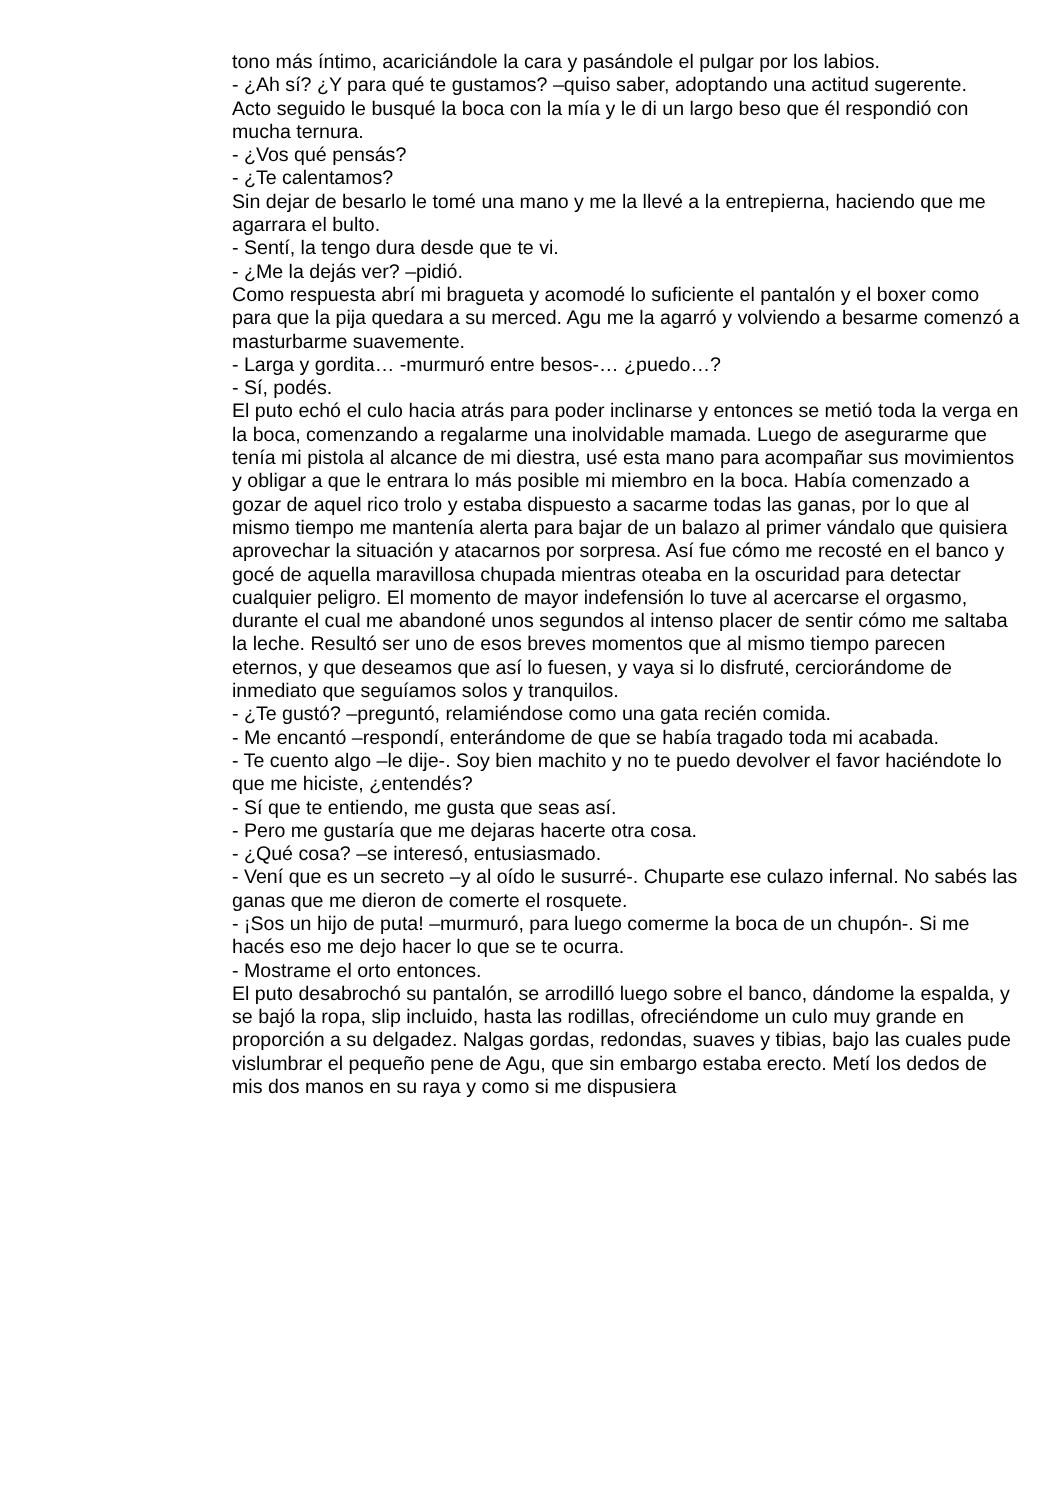tono más íntimo, acariciándole la cara y pasándole el pulgar por los labios.
- ¿Ah sí? ¿Y para qué te gustamos? –quiso saber, adoptando una actitud sugerente.
Acto seguido le busqué la boca con la mía y le di un largo beso que él respondió con mucha ternura.
- ¿Vos qué pensás?
- ¿Te calentamos?
Sin dejar de besarlo le tomé una mano y me la llevé a la entrepierna, haciendo que me agarrara el bulto.
- Sentí, la tengo dura desde que te vi.
- ¿Me la dejás ver? –pidió.
Como respuesta abrí mi bragueta y acomodé lo suficiente el pantalón y el boxer como para que la pija quedara a su merced. Agu me la agarró y volviendo a besarme comenzó a masturbarme suavemente.
- Larga y gordita… -murmuró entre besos-… ¿puedo…?
- Sí, podés.
El puto echó el culo hacia atrás para poder inclinarse y entonces se metió toda la verga en la boca, comenzando a regalarme una inolvidable mamada. Luego de asegurarme que tenía mi pistola al alcance de mi diestra, usé esta mano para acompañar sus movimientos y obligar a que le entrara lo más posible mi miembro en la boca. Había comenzado a gozar de aquel rico trolo y estaba dispuesto a sacarme todas las ganas, por lo que al mismo tiempo me mantenía alerta para bajar de un balazo al primer vándalo que quisiera aprovechar la situación y atacarnos por sorpresa. Así fue cómo me recosté en el banco y gocé de aquella maravillosa chupada mientras oteaba en la oscuridad para detectar cualquier peligro. El momento de mayor indefensión lo tuve al acercarse el orgasmo, durante el cual me abandoné unos segundos al intenso placer de sentir cómo me saltaba la leche. Resultó ser uno de esos breves momentos que al mismo tiempo parecen eternos, y que deseamos que así lo fuesen, y vaya si lo disfruté, cerciorándome de inmediato que seguíamos solos y tranquilos.
- ¿Te gustó? –preguntó, relamiéndose como una gata recién comida.
- Me encantó –respondí, enterándome de que se había tragado toda mi acabada.
- Te cuento algo –le dije-. Soy bien machito y no te puedo devolver el favor haciéndote lo que me hiciste, ¿entendés?
- Sí que te entiendo, me gusta que seas así.
- Pero me gustaría que me dejaras hacerte otra cosa.
- ¿Qué cosa? –se interesó, entusiasmado.
- Vení que es un secreto –y al oído le susurré-. Chuparte ese culazo infernal. No sabés las ganas que me dieron de comerte el rosquete.
- ¡Sos un hijo de puta! –murmuró, para luego comerme la boca de un chupón-. Si me hacés eso me dejo hacer lo que se te ocurra.
- Mostrame el orto entonces.
El puto desabrochó su pantalón, se arrodilló luego sobre el banco, dándome la espalda, y se bajó la ropa, slip incluido, hasta las rodillas, ofreciéndome un culo muy grande en proporción a su delgadez. Nalgas gordas, redondas, suaves y tibias, bajo las cuales pude vislumbrar el pequeño pene de Agu, que sin embargo estaba erecto. Metí los dedos de mis dos manos en su raya y como si me dispusiera